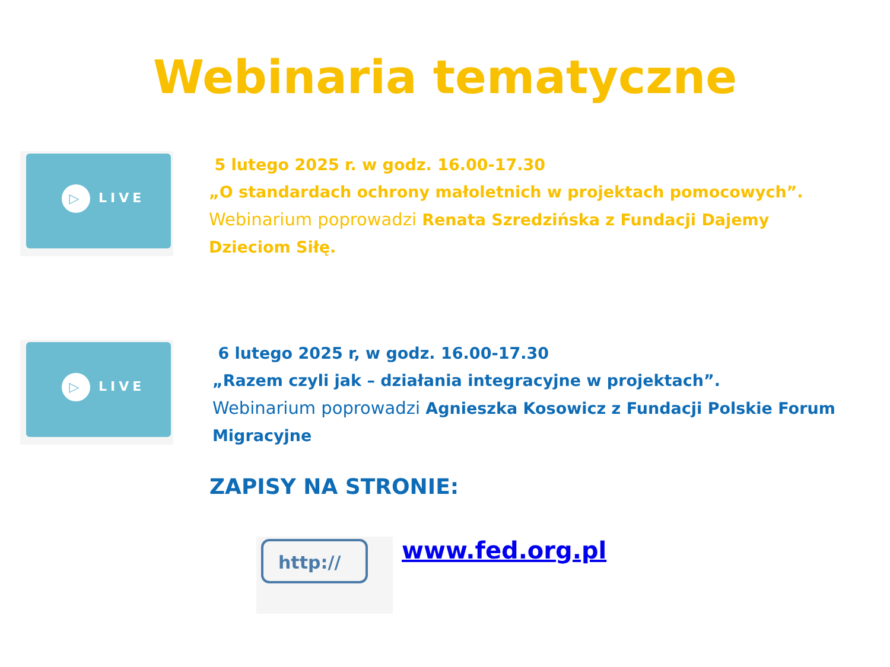Webinaria tematyczne
▷ LIVE
5 lutego 2025 r. w godz. 16.00-17.30
„O standardach ochrony małoletnich w projektach pomocowych”.
Webinarium poprowadzi Renata Szredzińska z Fundacji Dajemy
Dzieciom Siłę.
▷ LIVE
6 lutego 2025 r, w godz. 16.00-17.30
„Razem czyli jak – działania integracyjne w projektach”.
Webinarium poprowadzi Agnieszka Kosowicz z Fundacji Polskie Forum
Migracyjne
ZAPISY NA STRONIE:
http:// www.fed.org.pl